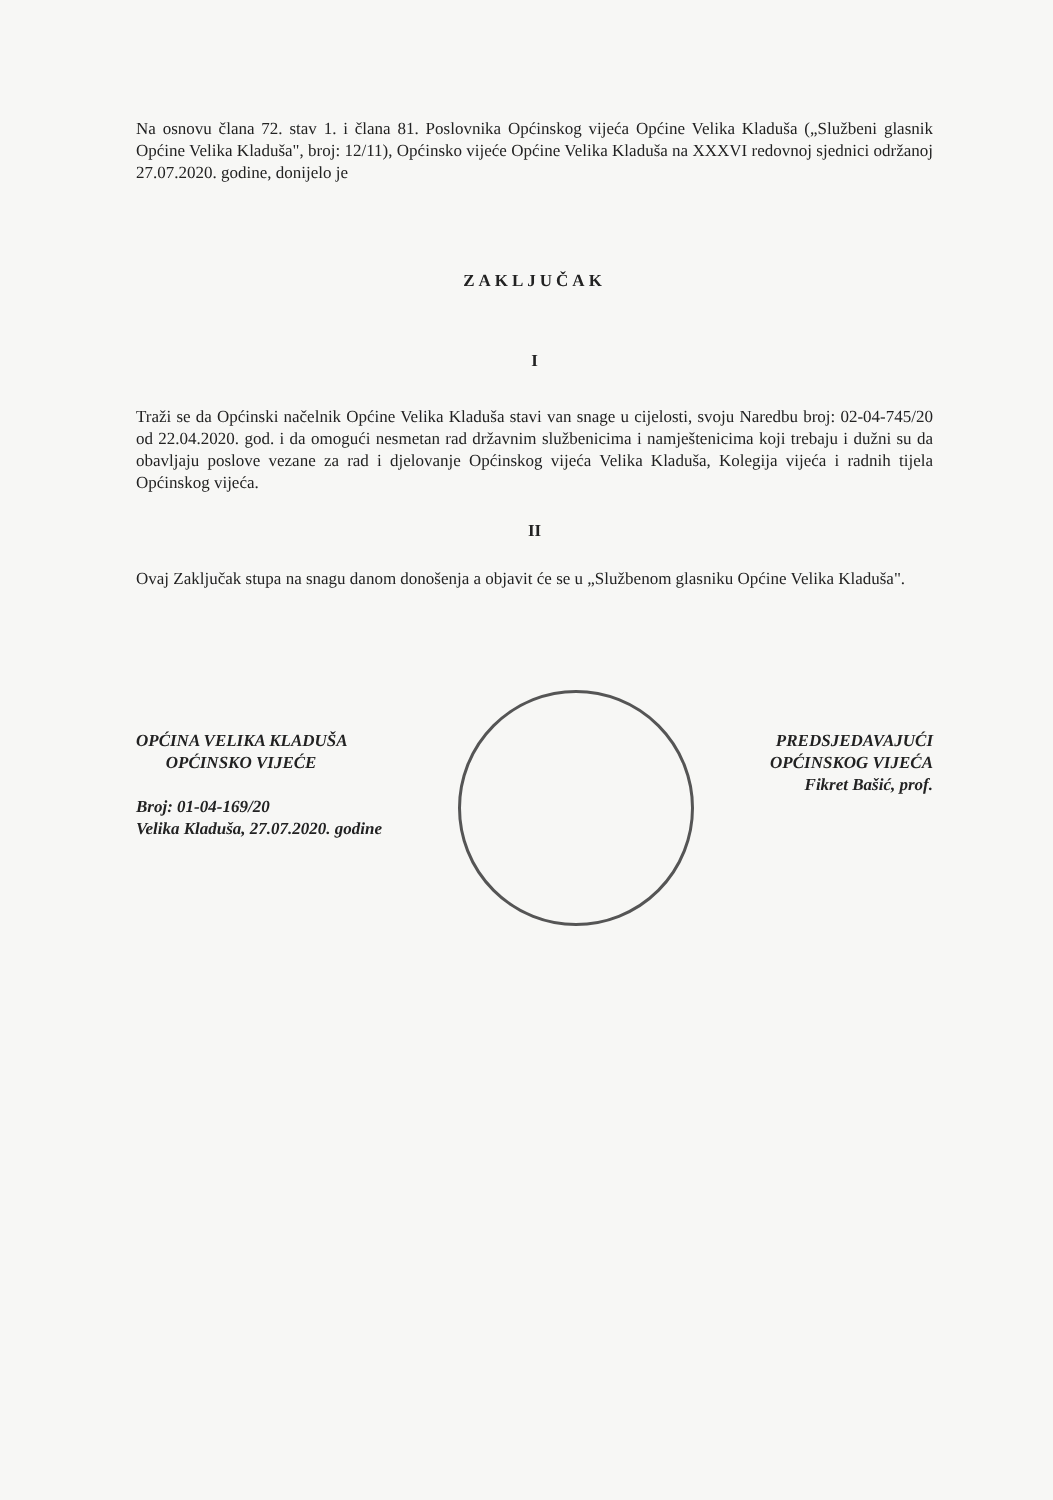Na osnovu člana 72. stav 1. i člana 81. Poslovnika Općinskog vijeća Općine Velika Kladuša („Službeni glasnik Općine Velika Kladuša", broj: 12/11), Općinsko vijeće Općine Velika Kladuša na XXXVI redovnoj sjednici održanoj 27.07.2020. godine, donijelo je
ZAKLJUČAK
I
Traži se da Općinski načelnik Općine Velika Kladuša stavi van snage u cijelosti, svoju Naredbu broj: 02-04-745/20 od 22.04.2020. god. i da omogući nesmetan rad državnim službenicima i namještenicima koji trebaju i dužni su da obavljaju poslove vezane za rad i djelovanje Općinskog vijeća Velika Kladuša, Kolegija vijeća i radnih tijela Općinskog vijeća.
II
Ovaj Zaključak stupa na snagu danom donošenja a objavit će se u „Službenom glasniku Općine Velika Kladuša".
OPĆINA VELIKA KLADUŠA
OPĆINSKO VIJEĆE
Broj: 01-04-169/20
Velika Kladuša, 27.07.2020. godine
PREDSJEDAVAJUĆI
OPĆINSKOG VIJEĆA
Fikret Bašić, prof.